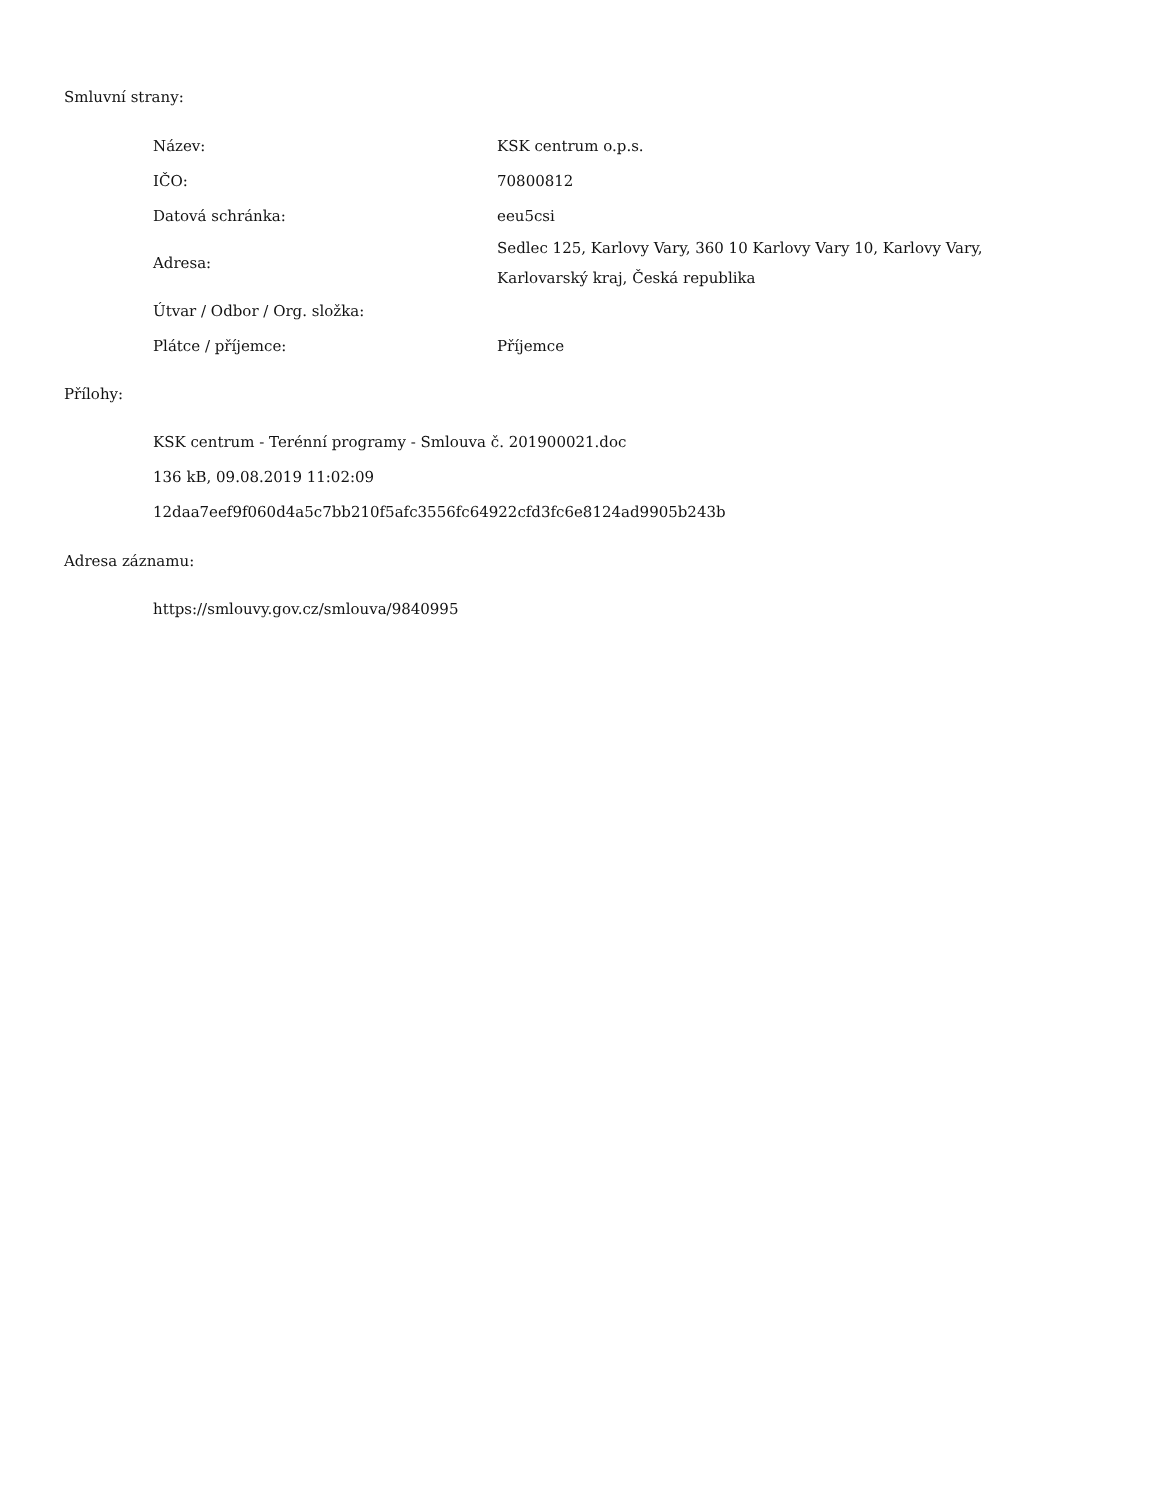Smluvní strany:
| Název: | KSK centrum o.p.s. |
| IČO: | 70800812 |
| Datová schránka: | eeu5csi |
| Adresa: | Sedlec 125, Karlovy Vary, 360 10 Karlovy Vary 10, Karlovy Vary, Karlovarský kraj, Česká republika |
| Útvar / Odbor / Org. složka: | |
| Plátce / příjemce: | Příjemce |
Přílohy:
KSK centrum - Terénní programy - Smlouva č. 201900021.doc
136 kB, 09.08.2019 11:02:09
12daa7eef9f060d4a5c7bb210f5afc3556fc64922cfd3fc6e8124ad9905b243b
Adresa záznamu:
https://smlouvy.gov.cz/smlouva/9840995